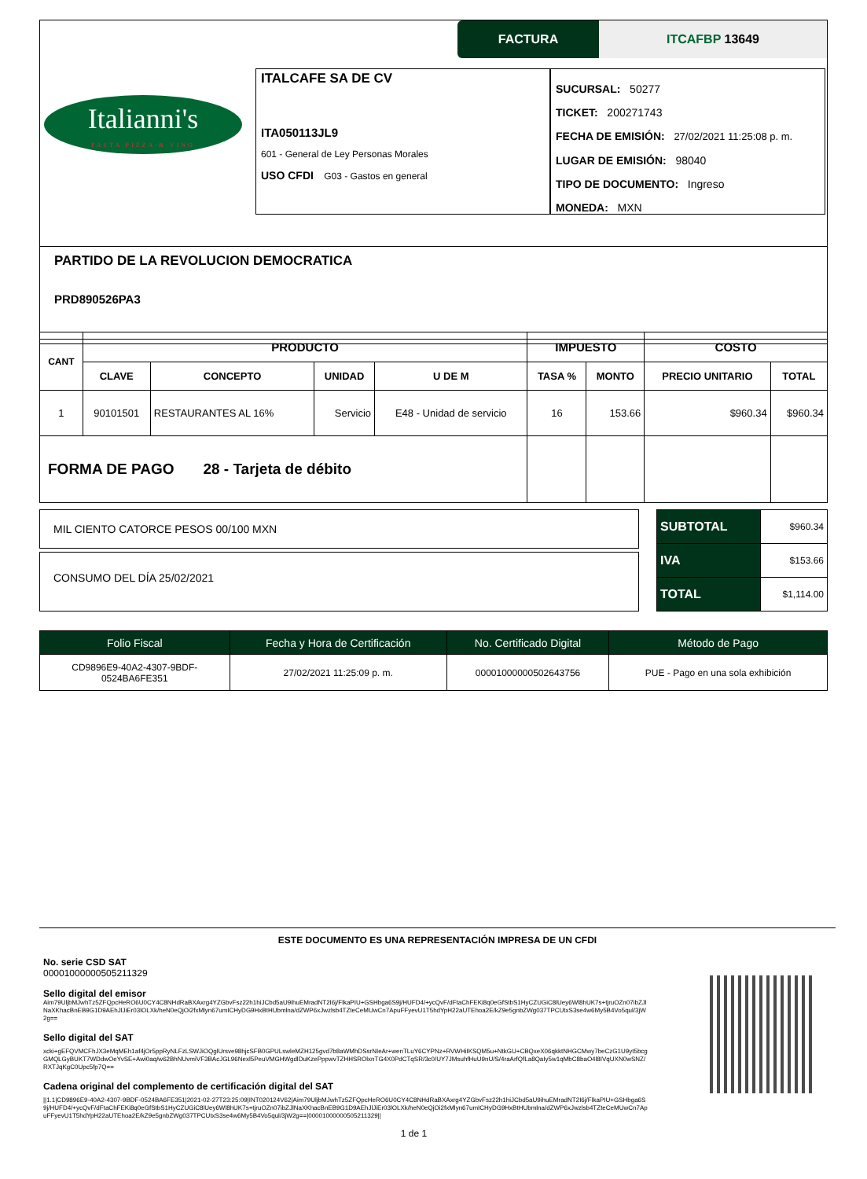FACTURA ITCAFBP 13649
Italianni's
PASTA PIZZA & VINO
ITALCAFE SA DE CV
ITA050113JL9
601 - General de Ley Personas Morales
USO CFDI G03 - Gastos en general
SUCURSAL: 50277
TICKET: 200271743
FECHA DE EMISIÓN: 27/02/2021 11:25:08 p. m.
LUGAR DE EMISIÓN: 98040
TIPO DE DOCUMENTO: Ingreso
MONEDA: MXN
PARTIDO DE LA REVOLUCION DEMOCRATICA
PRD890526PA3
| CANT | PRODUCTO | | | | IMPUESTO | | COSTO | |
| --- | --- | --- | --- | --- | --- | --- | --- | --- |
| | CLAVE | CONCEPTO | UNIDAD | U DE M | TASA % | MONTO | PRECIO UNITARIO | TOTAL |
| 1 | 90101501 | RESTAURANTES AL 16% | Servicio | E48 - Unidad de servicio | 16 | 153.66 | $960.34 | $960.34 |
| FORMA DE PAGO 28 - Tarjeta de débito | | | | | | | | |
MIL CIENTO CATORCE PESOS 00/100 MXN
CONSUMO DEL DÍA 25/02/2021
| SUBTOTAL | $960.34 |
| IVA | $153.66 |
| TOTAL | $1,114.00 |
| Folio Fiscal | Fecha y Hora de Certificación | No. Certificado Digital | Método de Pago |
| --- | --- | --- | --- |
| CD9896E9-40A2-4307-9BDF- 0524BA6FE351 | 27/02/2021 11:25:09 p. m. | 00001000000502643756 | PUE - Pago en una sola exhibición |
ESTE DOCUMENTO ES UNA REPRESENTACIÓN IMPRESA DE UN CFDI
No. serie CSD SAT
00001000000505211329
Sello digital del emisor
Aim79UljbMJwhTz5ZFQpcHeRO6U0CY4C8NHdRaBXAxrg4YZGbvFsz22h1hiJCbd5aU9ihuEMradNT2I6j/FlkaPIU+GSHbga6S9j/HUFD4/+ycQvF/dFtaChFEKi8q0eGfStbS1HyCZUGiC8lUey6Wl8hUK7s+tjruOZn07ibZJlNaXKhacBnEB9G1D9AEhJlJiEr03lOLXk/heN0eQjOi2fxMlyn67umICHyDG9HxBtHUbmlna/dZWP6xJwzlsb4TZteCeMUwCn7ApuFFyevU1T5hdYpH22aUTEhoa2E/kZ9e5gnbZWg037TPCUtxS3se4w6My5B4Vo5qul/3jW2g==
Sello digital del SAT
xcki+gEFQVMCFhJX3eMqMEh1af4jOr5ppRyNLFzLSWJiOQglUrsve98hjcSFB0GPULswleMZH125gvd7b8aWMhDSsrNIeAr+wenTLuY6CYPNz+RVWHiIKSQM5u+NtkGU+CBQxeX06qkktNHGCMwy7beCzG1U9yt5bcgGMQLGyBUKT7WDdwOeYvSE+Awi0aq/w62BhNUvmiVF3BAcJGL96Nexl5PeuVMGHWgdlDuKzePppwvTZHHSROlxnTG4X0PdCTqSR/3c0/UY7JMsuhfHuU9nU/S/4raArfQfLa8QaIy5w1qMbC8baO4l8IVqUXN0wSNZ/RXTJqKgC0Upc5fp7Q==
Cadena original del complemento de certificación digital del SAT
||1.1|CD9896E9-40A2-4307-9BDF-0524BA6FE351|2021-02-27T23:25:09|INT020124V62|Aim79UljbMJwhTz5ZFQpcHeRO6U0CY4C8NHdRaBXAxrg4YZGbvFsz22h1hiJCbd5aU9ihuEMradNT2I6j/FlkaPIU+GSHbga6S9j/HUFD4/+ycQvF/dFtaChFEKi8q0eGfStbS1HyCZUGiC8lUey6Wl8hUK7s+tjruOZn07ibZJlNaXKhacBnEB9G1D9AEhJlJiEr03lOLXk/heN0eQjOi2fxMlyn67umICHyDG9HxBtHUbmlna/dZWP6xJwzlsb4TZteCeMUwCn7ApuFFyevU1T5hdYpH22aUTEhoa2E/kZ9e5gnbZWg037TPCUtxS3se4w6My5B4Vo5qul/3jW2g==|00001000000505211329||
1 de 1